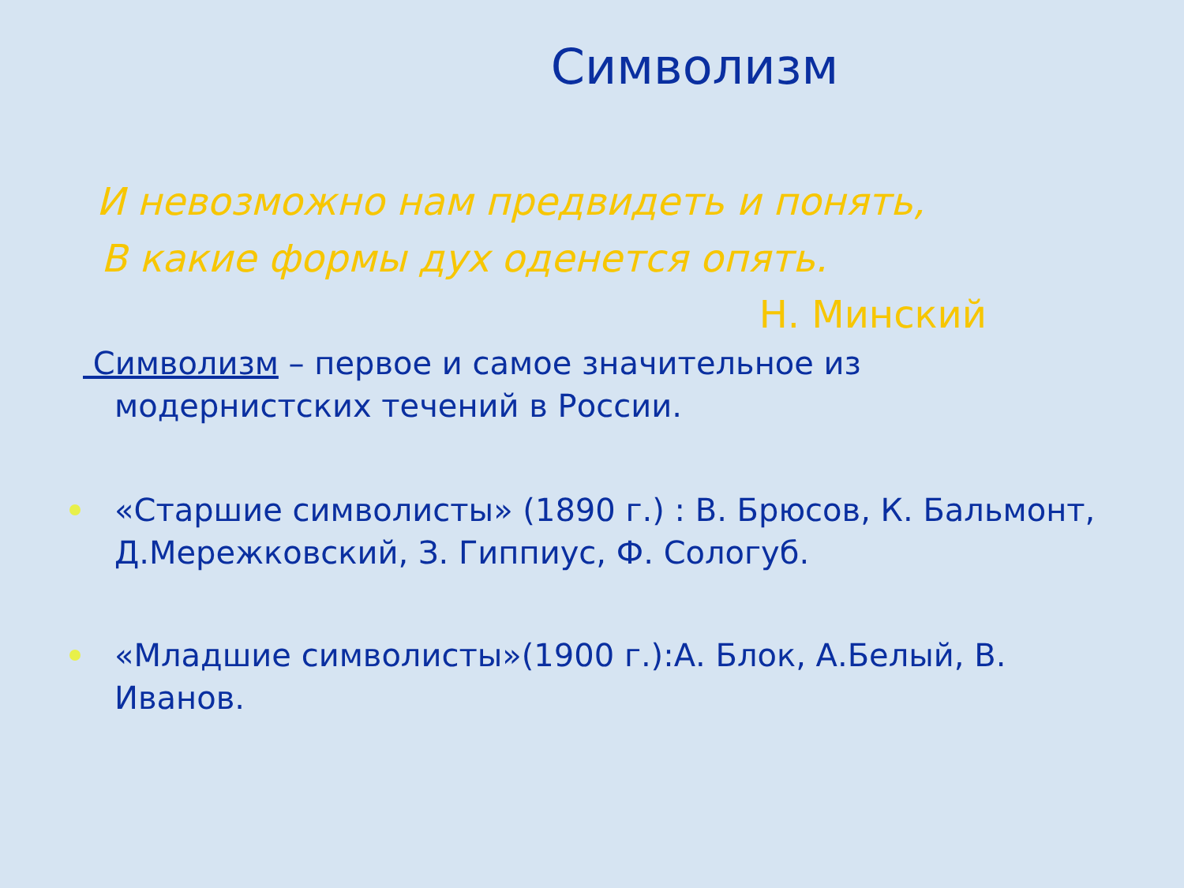Символизм
И невозможно нам предвидеть и понять,
В какие формы дух оденется опять.
Н. Минский
Символизм – первое и самое значительное из модернистских течений в России.
«Старшие символисты» (1890 г.) : В. Брюсов, К. Бальмонт, Д.Мережковский, З. Гиппиус, Ф. Сологуб.
«Младшие символисты»(1900 г.):А. Блок, А.Белый, В. Иванов.